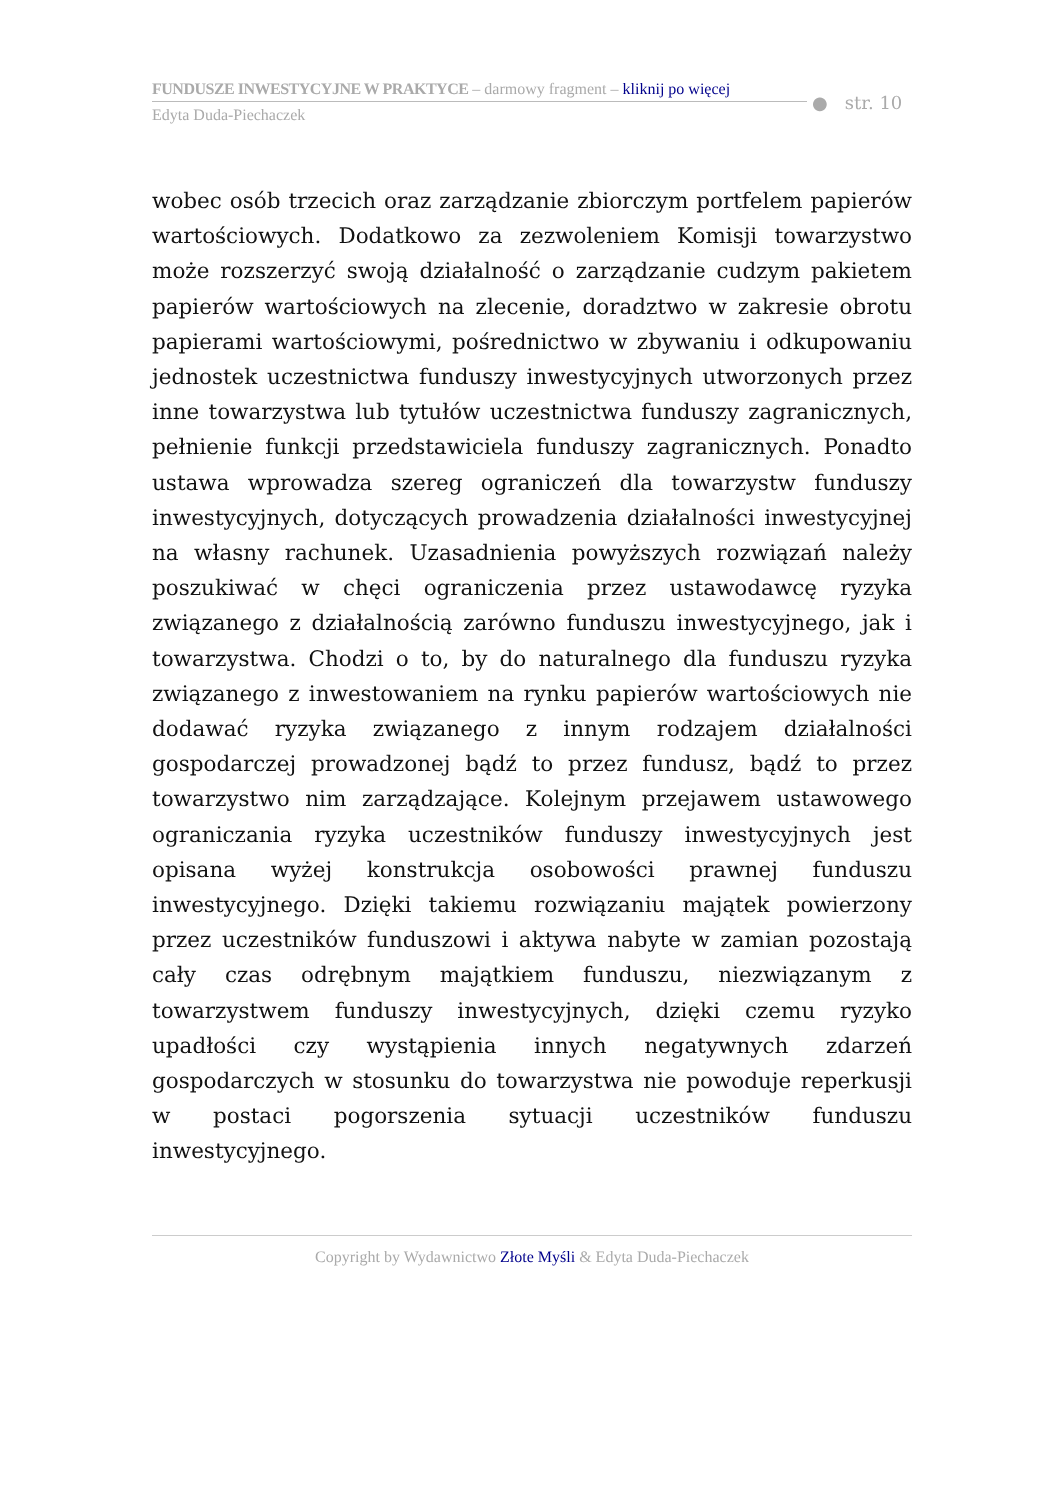FUNDUSZE INWESTYCYJNE W PRAKTYCE – darmowy fragment – kliknij po więcej
Edyta Duda-Piechaczek
● str. 10
wobec osób trzecich oraz zarządzanie zbiorczym portfelem papierów wartościowych. Dodatkowo za zezwoleniem Komisji towarzystwo może rozszerzyć swoją działalność o zarządzanie cudzym pakietem papierów wartościowych na zlecenie, doradztwo w zakresie obrotu papierami wartościowymi, pośrednictwo w zbywaniu i odkupowaniu jednostek uczestnictwa funduszy inwestycyjnych utworzonych przez inne towarzystwa lub tytułów uczestnictwa funduszy zagranicznych, pełnienie funkcji przedstawiciela funduszy zagranicznych. Ponadto ustawa wprowadza szereg ograniczeń dla towarzystw funduszy inwestycyjnych, dotyczących prowadzenia działalności inwestycyjnej na własny rachunek. Uzasadnienia powyższych rozwiązań należy poszukiwać w chęci ograniczenia przez ustawodawcę ryzyka związanego z działalnością zarówno funduszu inwestycyjnego, jak i towarzystwa. Chodzi o to, by do naturalnego dla funduszu ryzyka związanego z inwestowaniem na rynku papierów wartościowych nie dodawać ryzyka związanego z innym rodzajem działalności gospodarczej prowadzonej bądź to przez fundusz, bądź to przez towarzystwo nim zarządzające. Kolejnym przejawem ustawowego ograniczania ryzyka uczestników funduszy inwestycyjnych jest opisana wyżej konstrukcja osobowości prawnej funduszu inwestycyjnego. Dzięki takiemu rozwiązaniu majątek powierzony przez uczestników funduszowi i aktywa nabyte w zamian pozostają cały czas odrębnym majątkiem funduszu, niezwiązanym z towarzystwem funduszy inwestycyjnych, dzięki czemu ryzyko upadłości czy wystąpienia innych negatywnych zdarzeń gospodarczych w stosunku do towarzystwa nie powoduje reperkusji w postaci pogorszenia sytuacji uczestników funduszu inwestycyjnego.
Copyright by Wydawnictwo Złote Myśli & Edyta Duda-Piechaczek